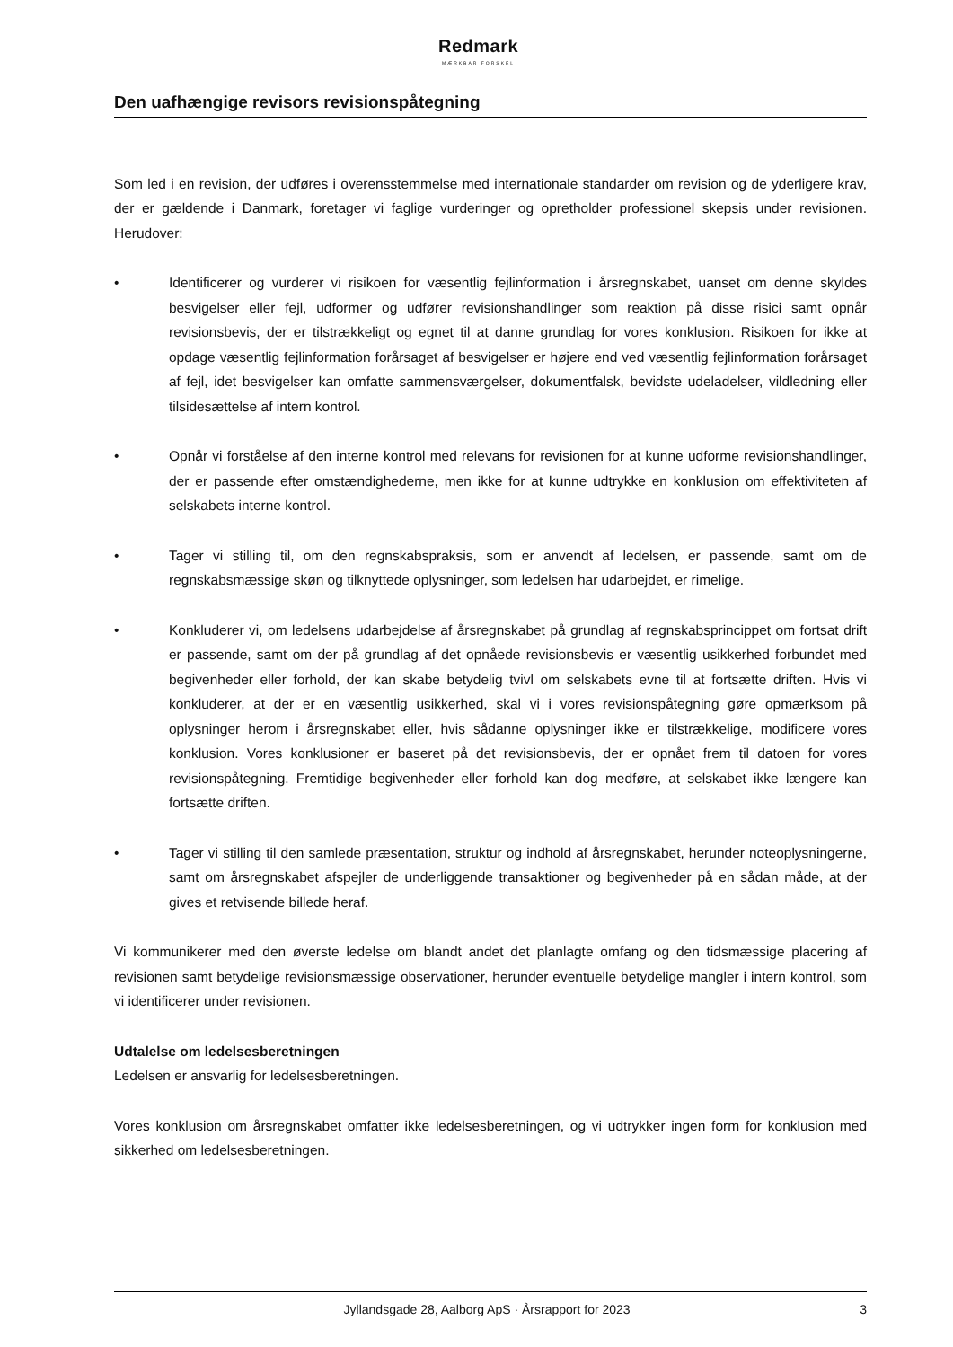Redmark
MÆRKBAR FORSKEL
Den uafhængige revisors revisionspåtegning
Som led i en revision, der udføres i overensstemmelse med internationale standarder om revision og de yderligere krav, der er gældende i Danmark, foretager vi faglige vurderinger og opretholder professionel skepsis under revisionen. Herudover:
• Identificerer og vurderer vi risikoen for væsentlig fejlinformation i årsregnskabet, uanset om denne skyldes besvigelser eller fejl, udformer og udfører revisionshandlinger som reaktion på disse risici samt opnår revisionsbevis, der er tilstrækkeligt og egnet til at danne grundlag for vores konklusion. Risikoen for ikke at opdage væsentlig fejlinformation forårsaget af besvigelser er højere end ved væsentlig fejlinformation forårsaget af fejl, idet besvigelser kan omfatte sammensværgelser, dokumentfalsk, bevidste udeladelser, vildledning eller tilsidesættelse af intern kontrol.
• Opnår vi forståelse af den interne kontrol med relevans for revisionen for at kunne udforme revisionshandlinger, der er passende efter omstændighederne, men ikke for at kunne udtrykke en konklusion om effektiviteten af selskabets interne kontrol.
• Tager vi stilling til, om den regnskabspraksis, som er anvendt af ledelsen, er passende, samt om de regnskabsmæssige skøn og tilknyttede oplysninger, som ledelsen har udarbejdet, er rimelige.
• Konkluderer vi, om ledelsens udarbejdelse af årsregnskabet på grundlag af regnskabsprincippet om fortsat drift er passende, samt om der på grundlag af det opnåede revisionsbevis er væsentlig usikkerhed forbundet med begivenheder eller forhold, der kan skabe betydelig tvivl om selskabets evne til at fortsætte driften. Hvis vi konkluderer, at der er en væsentlig usikkerhed, skal vi i vores revisionspåtegning gøre opmærksom på oplysninger herom i årsregnskabet eller, hvis sådanne oplysninger ikke er tilstrækkelige, modificere vores konklusion. Vores konklusioner er baseret på det revisionsbevis, der er opnået frem til datoen for vores revisionspåtegning. Fremtidige begivenheder eller forhold kan dog medføre, at selskabet ikke længere kan fortsætte driften.
• Tager vi stilling til den samlede præsentation, struktur og indhold af årsregnskabet, herunder noteoplysningerne, samt om årsregnskabet afspejler de underliggende transaktioner og begivenheder på en sådan måde, at der gives et retvisende billede heraf.
Vi kommunikerer med den øverste ledelse om blandt andet det planlagte omfang og den tidsmæssige placering af revisionen samt betydelige revisionsmæssige observationer, herunder eventuelle betydelige mangler i intern kontrol, som vi identificerer under revisionen.
Udtalelse om ledelsesberetningen
Ledelsen er ansvarlig for ledelsesberetningen.
Vores konklusion om årsregnskabet omfatter ikke ledelsesberetningen, og vi udtrykker ingen form for konklusion med sikkerhed om ledelsesberetningen.
Jyllandsgade 28, Aalborg ApS · Årsrapport for 2023 3